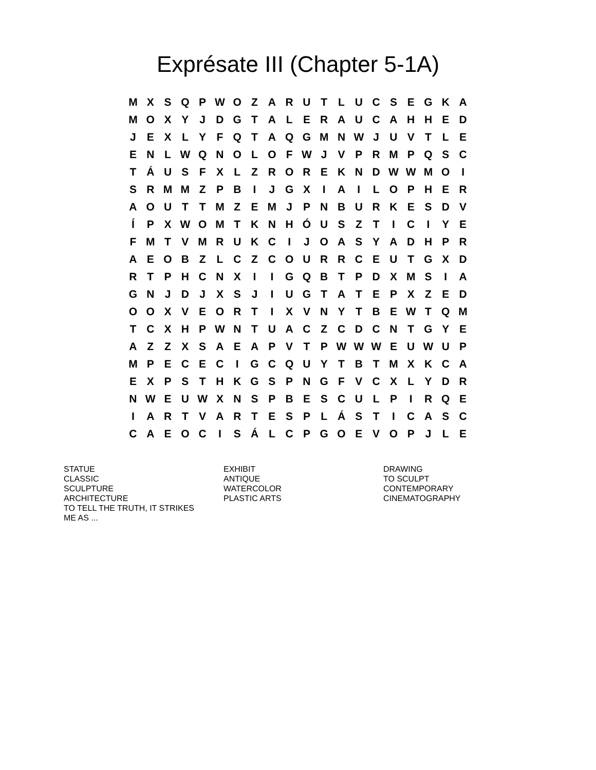Exprésate III (Chapter 5-1A)
| M | X | S | Q | P | W | O | Z | A | R | U | T | L | U | C | S | E | G | K | A |
| M | O | X | Y | J | D | G | T | A | L | E | R | A | U | C | A | H | H | E | D |
| J | E | X | L | Y | F | Q | T | A | Q | G | M | N | W | J | U | V | T | L | E |
| E | N | L | W | Q | N | O | L | O | F | W | J | V | P | R | M | P | Q | S | C |
| T | Á | U | S | F | X | L | Z | R | O | R | E | K | N | D | W | W | M | O | I |
| S | R | M | M | Z | P | B | I | J | G | X | I | A | I | L | O | P | H | E | R |
| A | O | U | T | T | M | Z | E | M | J | P | N | B | U | R | K | E | S | D | V |
| Í | P | X | W | O | M | T | K | N | H | Ó | U | S | Z | T | I | C | I | Y | E |
| F | M | T | V | M | R | U | K | C | I | J | O | A | S | Y | A | D | H | P | R |
| A | E | O | B | Z | L | C | Z | C | O | U | R | R | C | E | U | T | G | X | D |
| R | T | P | H | C | N | X | I | I | G | Q | B | T | P | D | X | M | S | I | A |
| G | N | J | D | J | X | S | J | I | U | G | T | A | T | E | P | X | Z | E | D |
| O | O | X | V | E | O | R | T | I | X | V | N | Y | T | B | E | W | T | Q | M |
| T | C | X | H | P | W | N | T | U | A | C | Z | C | D | C | N | T | G | Y | E |
| A | Z | Z | X | S | A | E | A | P | V | T | P | W | W | W | E | U | W | U | P |
| M | P | E | C | E | C | I | G | C | Q | U | Y | T | B | T | M | X | K | C | A |
| E | X | P | S | T | H | K | G | S | P | N | G | F | V | C | X | L | Y | D | R |
| N | W | E | U | W | X | N | S | P | B | E | S | C | U | L | P | I | R | Q | E |
| I | A | R | T | V | A | R | T | E | S | P | L | Á | S | T | I | C | A | S | C |
| C | A | E | O | C | I | S | Á | L | C | P | G | O | E | V | O | P | J | L | E |
| STATUE CLASSIC SCULPTURE ARCHITECTURE TO TELL THE TRUTH, IT STRIKES ME AS ... | EXHIBIT ANTIQUE WATERCOLOR PLASTIC ARTS | DRAWING TO SCULPT CONTEMPORARY CINEMATOGRAPHY |